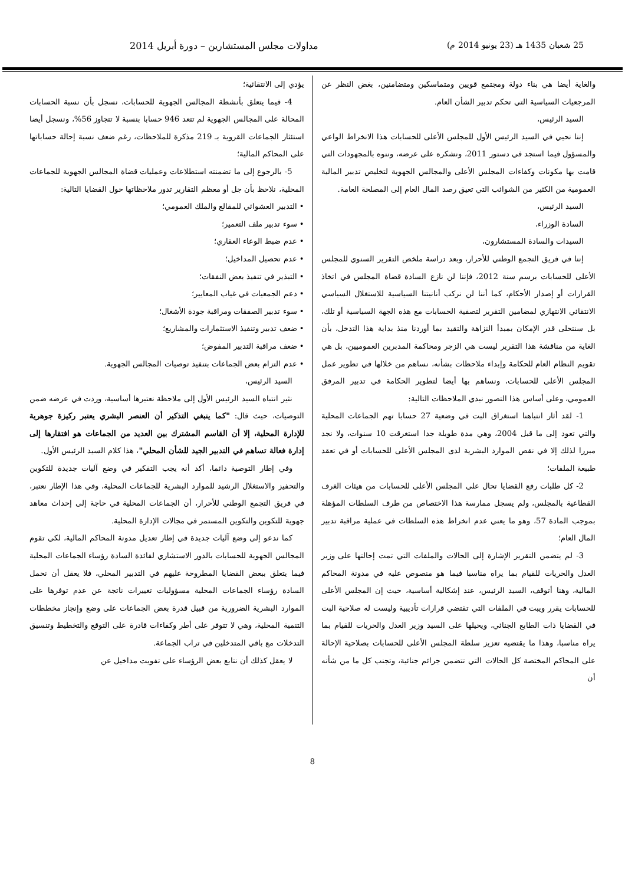25 شعبان 1435 هـ (23 يونيو 2014 م) مداولات مجلس المستشارين – دورة أبريل 2014
والغاية أيضا هي بناء دولة ومجتمع قويين ومتماسكين ومتضامنين، بغض النظر عن المرجعيات السياسية التي تحكم تدبير الشأن العام.
السيد الرئيس،
إننا نحيي في السيد الرئيس الأول للمجلس الأعلى للحسابات هذا الانخراط الواعي والمسؤول فيما استجد في دستور 2011، ونشكره على عرضه، وننوه بالمجهودات التي قامت بها مكونات وكفاءات المجلس الأعلى والمجالس الجهوية لتخليص تدبير المالية العمومية من الكثير من الشوائب التي تعيق رصد المال العام إلى المصلحة العامة.
السيد الرئيس،
السادة الوزراء،
السيدات والسادة المستشارون،
إننا في فريق التجمع الوطني للأحرار، وبعد دراسة ملخص التقرير السنوي للمجلس الأعلى للحسابات برسم سنة 2012، فإننا لن نازع السادة قضاة المجلس في اتخاذ القرارات أو إصدار الأحكام، كما أننا لن نركب أنانيتنا السياسية للاستغلال السياسي الانتقائي الانتهازي لمضامين التقرير لتصفية الحسابات مع هذه الجهة السياسية أو تلك، بل سنتحلى قدر الإمكان بمبدأ النزاهة والتقيد بما أوردنا منذ بداية هذا التدخل، بأن الغاية من مناقشة هذا التقرير ليست هي الزجر ومحاكمة المدبرين العموميين، بل هي تقويم النظام العام للحكامة وإبداء ملاحظات بشأنه، نساهم من خلالها في تطوير عمل المجلس الأعلى للحسابات، ونساهم بها أيضا لتطوير الحكامة في تدبير المرفق العمومي، وعلى أساس هذا التصور نبدي الملاحظات التالية:
1- لقد أثار انتباهنا استغراق البت في وضعية 27 حسابا تهم الجماعات المحلية والتي تعود إلى ما قبل 2004، وهي مدة طويلة جدا استغرقت 10 سنوات، ولا نجد مبررا لذلك إلا في نقص الموارد البشرية لدى المجلس الأعلى للحسابات أو في تعقد طبيعة الملفات؛
2- كل طلبات رفع القضايا تحال على المجلس الأعلى للحسابات من هيئات الغرف القطاعية بالمجلس، ولم يسجل ممارسة هذا الاختصاص من طرف السلطات المؤهلة بموجب المادة 57، وهو ما يعني عدم انخراط هذه السلطات في عملية مراقبة تدبير المال العام؛
3- لم يتضمن التقرير الإشارة إلى الحالات والملفات التي تمت إحالتها على وزير العدل والحريات للقيام بما يراه مناسبا فيما هو منصوص عليه في مدونة المحاكم المالية، وهنا أتوقف، السيد الرئيس، عند إشكالية أساسية، حيث إن المجلس الأعلى للحسابات يقرر ويبت في الملفات التي تقتضي قرارات تأديبية وليست له صلاحية البت في القضايا ذات الطابع الجنائي، ويحيلها على السيد وزير العدل والحريات للقيام بما يراه مناسبا، وهذا ما يقتضيه تعزيز سلطة المجلس الأعلى للحسابات بصلاحية الإحالة على المحاكم المختصة كل الحالات التي تتضمن جرائم جنائية، وتجنب كل ما من شأنه أن
يؤدي إلى الانتقائية؛
4- فيما يتعلق بأنشطة المجالس الجهوية للحسابات، نسجل بأن نسبة الحسابات المحالة على المجالس الجهوية لم تتعد 946 حسابا بنسبة لا تتجاوز 56%، ونسجل أيضا استئثار الجماعات القروية بـ 219 مذكرة للملاحظات، رغم ضعف نسبة إحالة حساباتها على المحاكم المالية؛
5- بالرجوع إلى ما تضمنته استطلاعات وعمليات قضاة المجالس الجهوية للجماعات المحلية، نلاحظ بأن جل أو معظم التقارير تدور ملاحظاتها حول القضايا التالية:
• التدبير العشوائي للمقالع والملك العمومي؛
• سوء تدبير ملف التعمير؛
• عدم ضبط الوعاء العقاري؛
• عدم تحصيل المداخيل؛
• التبذير في تنفيذ بعض النفقات؛
• دعم الجمعيات في غياب المعايير؛
• سوء تدبير الصفقات ومراقبة جودة الأشغال؛
• ضعف تدبير وتنفيذ الاستثمارات والمشاريع؛
• ضعف مراقبة التدبير المفوض؛
• عدم التزام بعض الجماعات بتنفيذ توصيات المجالس الجهوية.
السيد الرئيس،
نثير انتباه السيد الرئيس الأول إلى ملاحظة نعتبرها أساسية، وردت في عرضه ضمن التوصيات، حيث قال: "كما ينبغي التذكير أن العنصر البشري يعتبر ركيزة جوهرية للإدارة المحلية، إلا أن القاسم المشترك بين العديد من الجماعات هو افتقارها إلى إدارة فعالة تساهم في التدبير الجيد للشأن المحلي"، هذا كلام السيد الرئيس الأول.
وفي إطار التوصية دائما، أكد أنه يجب التفكير في وضع آليات جديدة للتكوين والتحفيز والاستغلال الرشيد للموارد البشرية للجماعات المحلية، وفي هذا الإطار نعتبر، في فريق التجمع الوطني للأحرار، أن الجماعات المحلية في حاجة إلى إحداث معاهد جهوية للتكوين والتكوين المستمر في مجالات الإدارة المحلية.
كما ندعو إلى وضع آليات جديدة في إطار تعديل مدونة المحاكم المالية، لكي تقوم المجالس الجهوية للحسابات بالدور الاستشاري لفائدة السادة رؤساء الجماعات المحلية فيما يتعلق ببعض القضايا المطروحة عليهم في التدبير المحلي، فلا يعقل أن نحمل السادة رؤساء الجماعات المحلية مسؤوليات تغييرات ناتجة عن عدم توفرها على الموارد البشرية الضرورية من قبيل قدرة بعض الجماعات على وضع وإنجاز مخططات التنمية المحلية، وهي لا تتوفر على أطر وكفاءات قادرة على التوقع والتخطيط وتنسيق التدخلات مع باقي المتدخلين في تراب الجماعة.
لا يعقل كذلك أن نتابع بعض الرؤساء على تفويت مداخيل عن
8